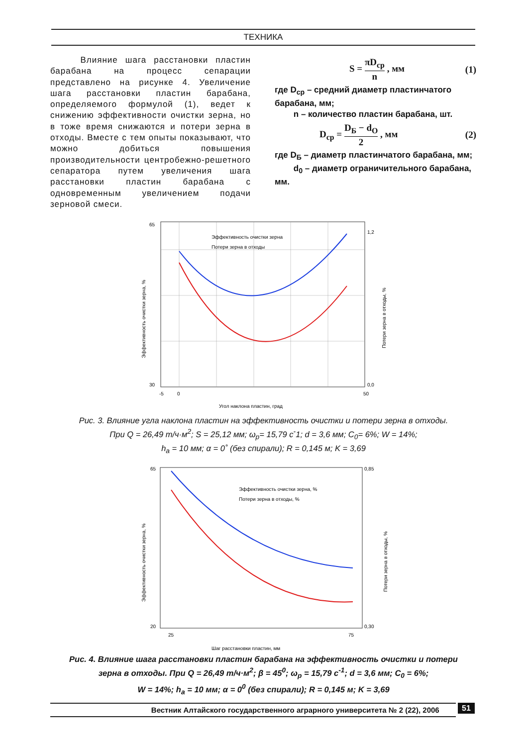ТЕХНИКА
Влияние шага расстановки пластин барабана на процесс сепарации представлено на рисунке 4. Увеличение шага расстановки пластин барабана, определяемого формулой (1), ведет к снижению эффективности очистки зерна, но в тоже время снижаются и потери зерна в отходы. Вместе с тем опыты показывают, что можно добиться повышения производительности центробежно-решетного сепаратора путем увеличения шага расстановки пластин барабана с одновременным увеличением подачи зерновой смеси.
S = πD<sub>ср</sub> n , мм (1)
где D<sub>ср</sub> – средний диаметр пластинчатого барабана, мм;
n – количество пластин барабана, шт.
D<sub>ср</sub> = D<sub>Б</sub> − d<sub>O</sub> 2 , мм (2)
где D<sub>Б</sub> – диаметр пластинчатого барабана, мм;
d<sub>0</sub> – диаметр ограничительного барабана, мм.
Эффективность очистки зерна
Потери зерна в отходы
65
30
-5
0
50
1,2
0,0
Угол наклона пластин, град
Эффективность очистки зерна, %
Потери зерна в отходы, %
Рис. 3. Влияние угла наклона пластин на эффективность очистки и потери зерна в отходы.
При Q = 26,49 т/ч·м<sup>2</sup>; S = 25,12 мм; ω<sub>р</sub>= 15,79 с<sup>-</sup>1; d = 3,6 мм; C<sub>0</sub>= 6%; W = 14%;
h<sub>а</sub> = 10 мм; α = 0˚ (без спирали); R = 0,145 м; K = 3,69
Эффективность очистки зерна, %
Потери зерна в отходы, %
65
20
25
75
0,85
0,30
Шаг расстановки пластин, мм
Эффективность очистки зерна, %
Потери зерна в отходы, %
Рис. 4. Влияние шага расстановки пластин барабана на эффективность очистки и потери
зерна в отходы. При Q = 26,49 т/ч·м<sup>2</sup>; β = 45<sup>0</sup>; ω<sub>р</sub> = 15,79 с<sup>-1</sup>; d = 3,6 мм; C<sub>0</sub> = 6%;
W = 14%; h<sub>а</sub> = 10 мм; α = 0<sup>0</sup> (без спирали); R = 0,145 м; K = 3,69
Вестник Алтайского государственного аграрного университета № 2 (22), 2006 51